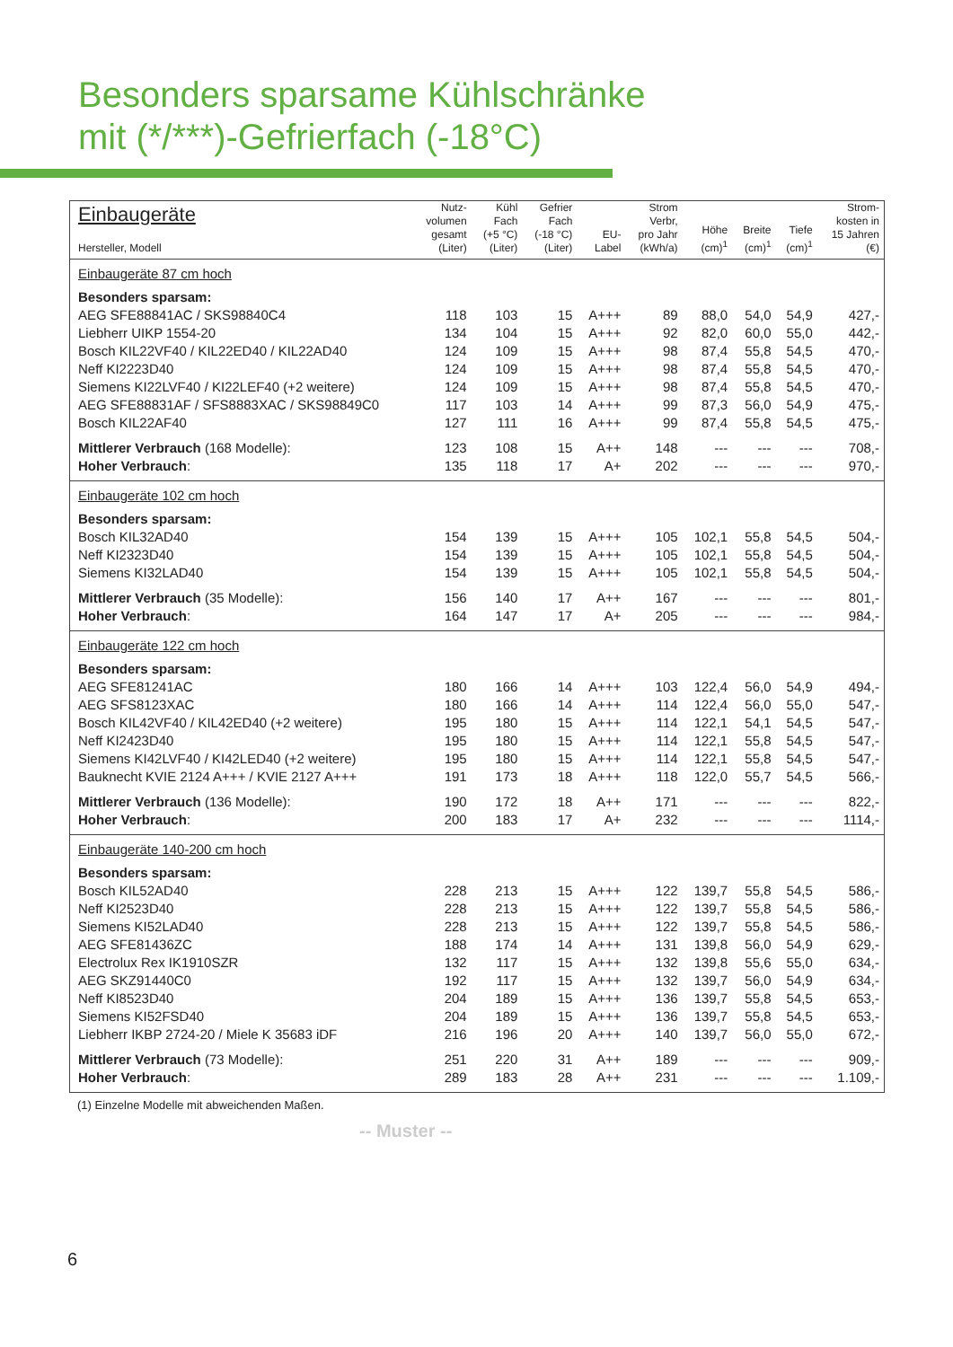Besonders sparsame Kühlschränke
mit (*/***)-Gefrierfach (-18°C)
| Einbaugeräte Hersteller, Modell | Nutz- volumen gesamt (Liter) | Kühl Fach (+5 °C) (Liter) | Gefrier Fach (-18 °C) (Liter) | EU- Label | Strom Verbr, pro Jahr (kWh/a) | Höhe (cm)<sup>1</sup> | Breite (cm)<sup>1</sup> | Tiefe (cm)<sup>1</sup> | Strom- kosten in 15 Jahren (€) |
| --- | --- | --- | --- | --- | --- | --- | --- | --- | --- |
| Einbaugeräte 87 cm hoch | | | | | | | | | |
| Besonders sparsam: | | | | | | | | | |
| AEG SFE88841AC / SKS98840C4 | 118 | 103 | 15 | A+++ | 89 | 88,0 | 54,0 | 54,9 | 427,- |
| Liebherr UIKP 1554-20 | 134 | 104 | 15 | A+++ | 92 | 82,0 | 60,0 | 55,0 | 442,- |
| Bosch KIL22VF40 / KIL22ED40 / KIL22AD40 | 124 | 109 | 15 | A+++ | 98 | 87,4 | 55,8 | 54,5 | 470,- |
| Neff KI2223D40 | 124 | 109 | 15 | A+++ | 98 | 87,4 | 55,8 | 54,5 | 470,- |
| Siemens KI22LVF40 / KI22LEF40 (+2 weitere) | 124 | 109 | 15 | A+++ | 98 | 87,4 | 55,8 | 54,5 | 470,- |
| AEG SFE88831AF / SFS8883XAC / SKS98849C0 | 117 | 103 | 14 | A+++ | 99 | 87,3 | 56,0 | 54,9 | 475,- |
| Bosch KIL22AF40 | 127 | 111 | 16 | A+++ | 99 | 87,4 | 55,8 | 54,5 | 475,- |
| Mittlerer Verbrauch (168 Modelle): | 123 | 108 | 15 | A++ | 148 | --- | --- | --- | 708,- |
| Hoher Verbrauch : | 135 | 118 | 17 | A+ | 202 | --- | --- | --- | 970,- |
| Einbaugeräte 102 cm hoch | | | | | | | | | |
| Besonders sparsam: | | | | | | | | | |
| Bosch KIL32AD40 | 154 | 139 | 15 | A+++ | 105 | 102,1 | 55,8 | 54,5 | 504,- |
| Neff KI2323D40 | 154 | 139 | 15 | A+++ | 105 | 102,1 | 55,8 | 54,5 | 504,- |
| Siemens KI32LAD40 | 154 | 139 | 15 | A+++ | 105 | 102,1 | 55,8 | 54,5 | 504,- |
| Mittlerer Verbrauch (35 Modelle): | 156 | 140 | 17 | A++ | 167 | --- | --- | --- | 801,- |
| Hoher Verbrauch : | 164 | 147 | 17 | A+ | 205 | --- | --- | --- | 984,- |
| Einbaugeräte 122 cm hoch | | | | | | | | | |
| Besonders sparsam: | | | | | | | | | |
| AEG SFE81241AC | 180 | 166 | 14 | A+++ | 103 | 122,4 | 56,0 | 54,9 | 494,- |
| AEG SFS8123XAC | 180 | 166 | 14 | A+++ | 114 | 122,4 | 56,0 | 55,0 | 547,- |
| Bosch KIL42VF40 / KIL42ED40 (+2 weitere) | 195 | 180 | 15 | A+++ | 114 | 122,1 | 54,1 | 54,5 | 547,- |
| Neff KI2423D40 | 195 | 180 | 15 | A+++ | 114 | 122,1 | 55,8 | 54,5 | 547,- |
| Siemens KI42LVF40 / KI42LED40 (+2 weitere) | 195 | 180 | 15 | A+++ | 114 | 122,1 | 55,8 | 54,5 | 547,- |
| Bauknecht KVIE 2124 A+++ / KVIE 2127 A+++ | 191 | 173 | 18 | A+++ | 118 | 122,0 | 55,7 | 54,5 | 566,- |
| Mittlerer Verbrauch (136 Modelle): | 190 | 172 | 18 | A++ | 171 | --- | --- | --- | 822,- |
| Hoher Verbrauch : | 200 | 183 | 17 | A+ | 232 | --- | --- | --- | 1114,- |
| Einbaugeräte 140-200 cm hoch | | | | | | | | | |
| Besonders sparsam: | | | | | | | | | |
| Bosch KIL52AD40 | 228 | 213 | 15 | A+++ | 122 | 139,7 | 55,8 | 54,5 | 586,- |
| Neff KI2523D40 | 228 | 213 | 15 | A+++ | 122 | 139,7 | 55,8 | 54,5 | 586,- |
| Siemens KI52LAD40 | 228 | 213 | 15 | A+++ | 122 | 139,7 | 55,8 | 54,5 | 586,- |
| AEG SFE81436ZC | 188 | 174 | 14 | A+++ | 131 | 139,8 | 56,0 | 54,9 | 629,- |
| Electrolux Rex IK1910SZR | 132 | 117 | 15 | A+++ | 132 | 139,8 | 55,6 | 55,0 | 634,- |
| AEG SKZ91440C0 | 192 | 117 | 15 | A+++ | 132 | 139,7 | 56,0 | 54,9 | 634,- |
| Neff KI8523D40 | 204 | 189 | 15 | A+++ | 136 | 139,7 | 55,8 | 54,5 | 653,- |
| Siemens KI52FSD40 | 204 | 189 | 15 | A+++ | 136 | 139,7 | 55,8 | 54,5 | 653,- |
| Liebherr IKBP 2724-20 / Miele K 35683 iDF | 216 | 196 | 20 | A+++ | 140 | 139,7 | 56,0 | 55,0 | 672,- |
| Mittlerer Verbrauch (73 Modelle): | 251 | 220 | 31 | A++ | 189 | --- | --- | --- | 909,- |
| Hoher Verbrauch : | 289 | 183 | 28 | A++ | 231 | --- | --- | --- | 1.109,- |
(1) Einzelne Modelle mit abweichenden Maßen.
-- Muster --
6